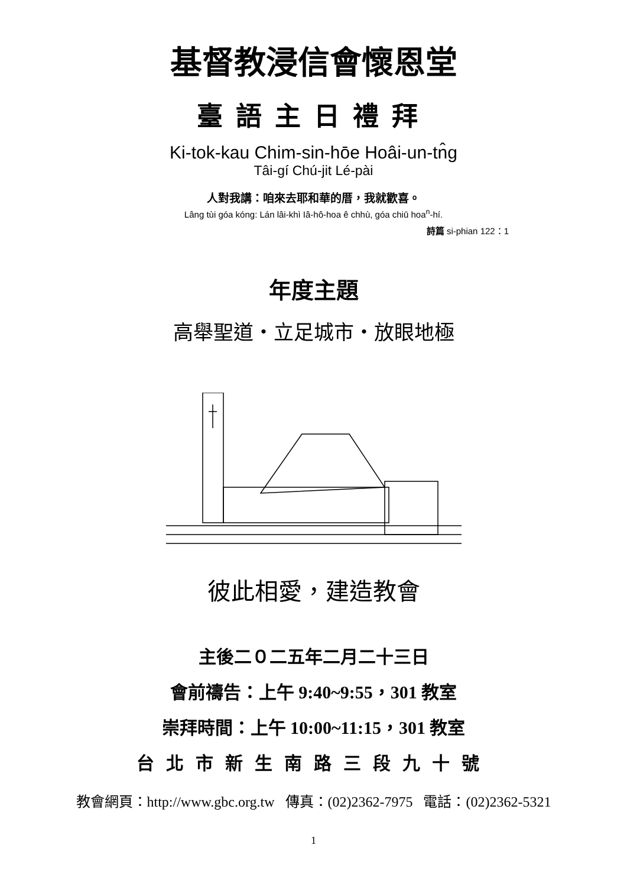基督教浸信會懷恩堂
臺語主日禮拜
Ki-tok-kau Chim-sin-hōe Hoâi-un-tn̂g
Tâi-gí Chú-jit Lé-pài
人對我講：咱來去耶和華的厝，我就歡喜。
Lâng tùi góa kóng: Lán lâi-khì Iâ-hô-hoa ê chhù, góa chiū hoa<sup>n</sup>-hí.
詩篇 si-phian 122：1
年度主題
高舉聖道・立足城市・放眼地極
彼此相愛，建造教會
主後二０二五年二月二十三日
會前禱告：上午 9:40~9:55，301 教室
崇拜時間：上午 10:00~11:15，301 教室
台北市新生南路三段九十號
教會網頁：http://www.gbc.org.tw 傳真：(02)2362-7975 電話：(02)2362-5321
1